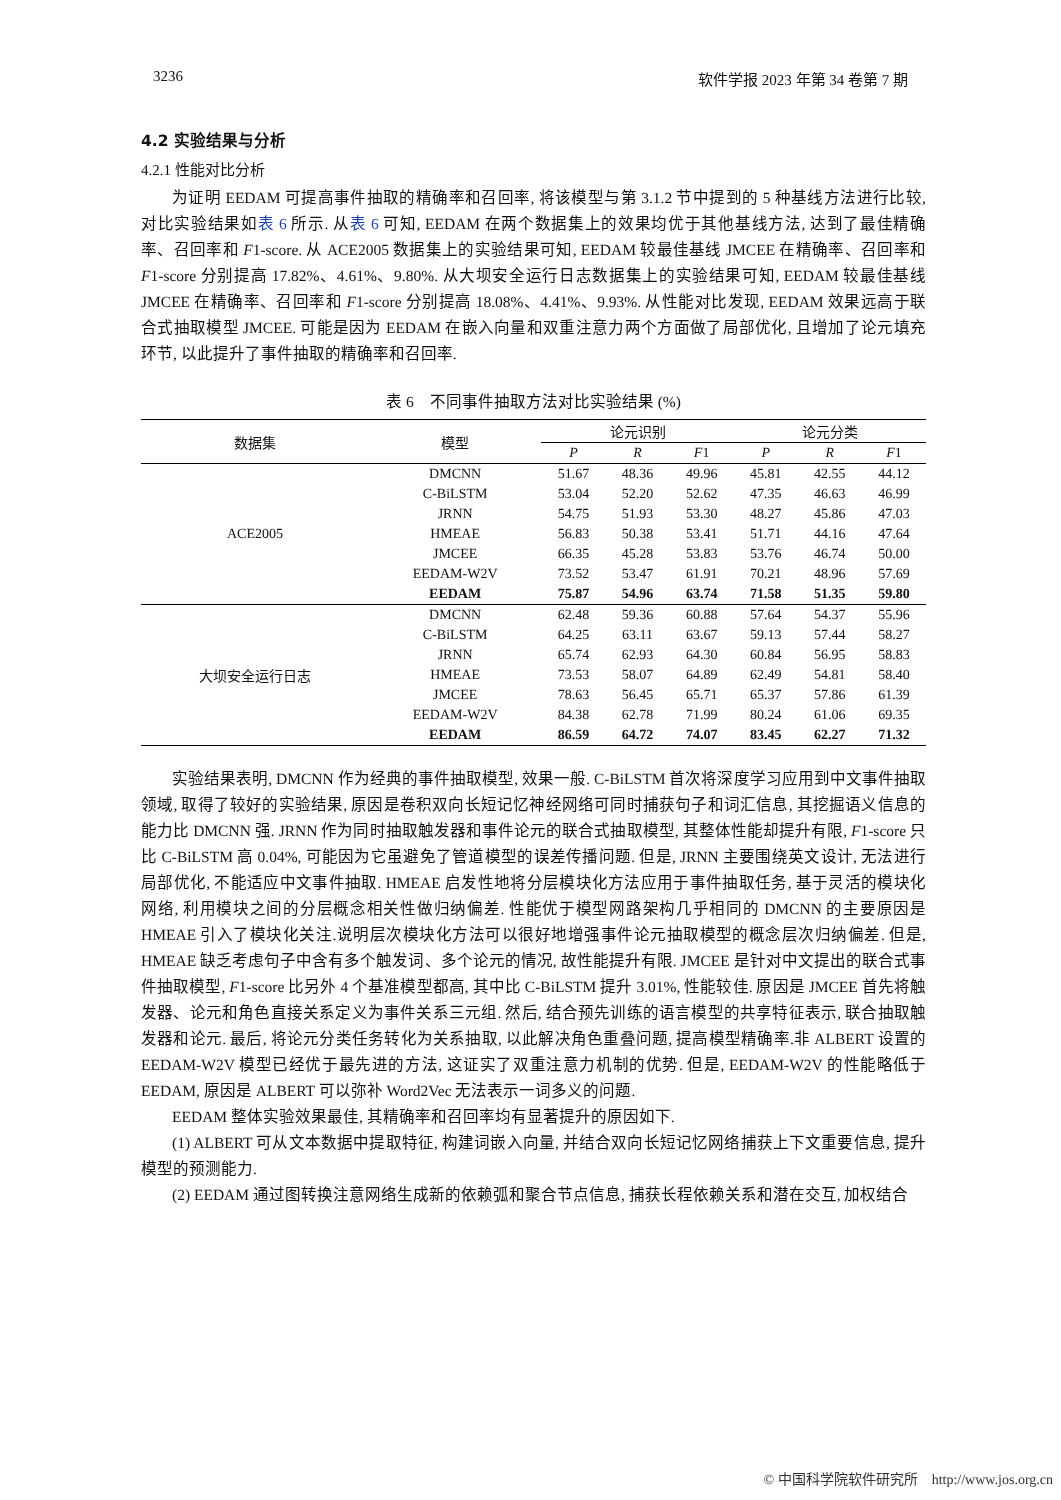3236 软件学报 2023 年第 34 卷第 7 期
4.2 实验结果与分析
4.2.1 性能对比分析
为证明 EEDAM 可提高事件抽取的精确率和召回率, 将该模型与第 3.1.2 节中提到的 5 种基线方法进行比较, 对比实验结果如表 6 所示. 从表 6 可知, EEDAM 在两个数据集上的效果均优于其他基线方法, 达到了最佳精确率、召回率和 F1-score. 从 ACE2005 数据集上的实验结果可知, EEDAM 较最佳基线 JMCEE 在精确率、召回率和 F1-score 分别提高 17.82%、4.61%、9.80%. 从大坝安全运行日志数据集上的实验结果可知, EEDAM 较最佳基线 JMCEE 在精确率、召回率和 F1-score 分别提高 18.08%、4.41%、9.93%. 从性能对比发现, EEDAM 效果远高于联合式抽取模型 JMCEE. 可能是因为 EEDAM 在嵌入向量和双重注意力两个方面做了局部优化, 且增加了论元填充环节, 以此提升了事件抽取的精确率和召回率.
表 6　不同事件抽取方法对比实验结果 (%)
| 数据集 | 模型 | 论元识别 | | | 论元分类 | | |
| --- | --- | --- | --- | --- | --- | --- | --- |
| | | P | R | F 1 | P | R | F 1 |
| ACE2005 | DMCNN | 51.67 | 48.36 | 49.96 | 45.81 | 42.55 | 44.12 |
| | C-BiLSTM | 53.04 | 52.20 | 52.62 | 47.35 | 46.63 | 46.99 |
| | JRNN | 54.75 | 51.93 | 53.30 | 48.27 | 45.86 | 47.03 |
| | HMEAE | 56.83 | 50.38 | 53.41 | 51.71 | 44.16 | 47.64 |
| | JMCEE | 66.35 | 45.28 | 53.83 | 53.76 | 46.74 | 50.00 |
| | EEDAM-W2V | 73.52 | 53.47 | 61.91 | 70.21 | 48.96 | 57.69 |
| | EEDAM | 75.87 | 54.96 | 63.74 | 71.58 | 51.35 | 59.80 |
| 大坝安全运行日志 | DMCNN | 62.48 | 59.36 | 60.88 | 57.64 | 54.37 | 55.96 |
| | C-BiLSTM | 64.25 | 63.11 | 63.67 | 59.13 | 57.44 | 58.27 |
| | JRNN | 65.74 | 62.93 | 64.30 | 60.84 | 56.95 | 58.83 |
| | HMEAE | 73.53 | 58.07 | 64.89 | 62.49 | 54.81 | 58.40 |
| | JMCEE | 78.63 | 56.45 | 65.71 | 65.37 | 57.86 | 61.39 |
| | EEDAM-W2V | 84.38 | 62.78 | 71.99 | 80.24 | 61.06 | 69.35 |
| | EEDAM | 86.59 | 64.72 | 74.07 | 83.45 | 62.27 | 71.32 |
实验结果表明, DMCNN 作为经典的事件抽取模型, 效果一般. C-BiLSTM 首次将深度学习应用到中文事件抽取领域, 取得了较好的实验结果, 原因是卷积双向长短记忆神经网络可同时捕获句子和词汇信息, 其挖掘语义信息的能力比 DMCNN 强. JRNN 作为同时抽取触发器和事件论元的联合式抽取模型, 其整体性能却提升有限, F1-score 只比 C-BiLSTM 高 0.04%, 可能因为它虽避免了管道模型的误差传播问题. 但是, JRNN 主要围绕英文设计, 无法进行局部优化, 不能适应中文事件抽取. HMEAE 启发性地将分层模块化方法应用于事件抽取任务, 基于灵活的模块化网络, 利用模块之间的分层概念相关性做归纳偏差. 性能优于模型网路架构几乎相同的 DMCNN 的主要原因是 HMEAE 引入了模块化关注.说明层次模块化方法可以很好地增强事件论元抽取模型的概念层次归纳偏差. 但是, HMEAE 缺乏考虑句子中含有多个触发词、多个论元的情况, 故性能提升有限. JMCEE 是针对中文提出的联合式事件抽取模型, F1-score 比另外 4 个基准模型都高, 其中比 C-BiLSTM 提升 3.01%, 性能较佳. 原因是 JMCEE 首先将触发器、论元和角色直接关系定义为事件关系三元组. 然后, 结合预先训练的语言模型的共享特征表示, 联合抽取触发器和论元. 最后, 将论元分类任务转化为关系抽取, 以此解决角色重叠问题, 提高模型精确率.非 ALBERT 设置的 EEDAM-W2V 模型已经优于最先进的方法, 这证实了双重注意力机制的优势. 但是, EEDAM-W2V 的性能略低于 EEDAM, 原因是 ALBERT 可以弥补 Word2Vec 无法表示一词多义的问题.
EEDAM 整体实验效果最佳, 其精确率和召回率均有显著提升的原因如下.
(1) ALBERT 可从文本数据中提取特征, 构建词嵌入向量, 并结合双向长短记忆网络捕获上下文重要信息, 提升模型的预测能力.
(2) EEDAM 通过图转换注意网络生成新的依赖弧和聚合节点信息, 捕获长程依赖关系和潜在交互, 加权结合
© 中国科学院软件研究所　http://www.jos.org.cn